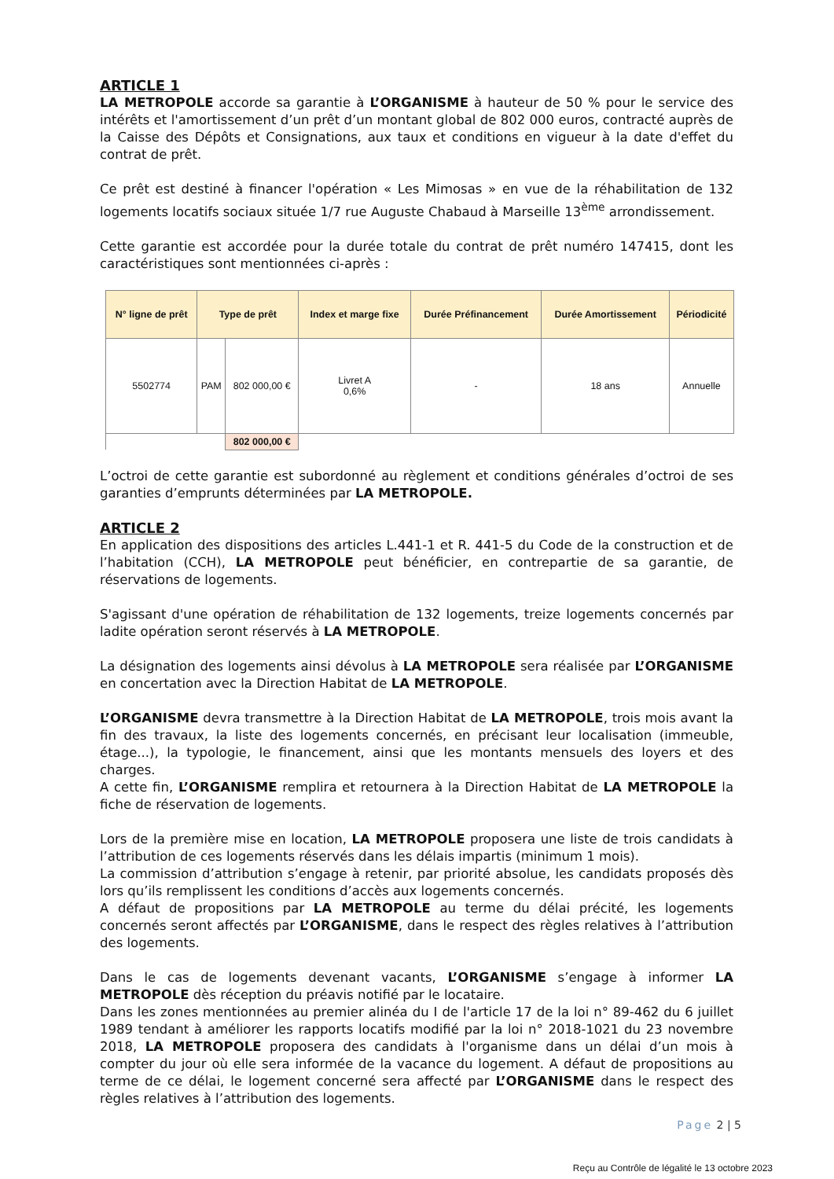ARTICLE 1
LA METROPOLE accorde sa garantie à L’ORGANISME à hauteur de 50 % pour le service des intérêts et l'amortissement d’un prêt d’un montant global de 802 000 euros, contracté auprès de la Caisse des Dépôts et Consignations, aux taux et conditions en vigueur à la date d'effet du contrat de prêt.
Ce prêt est destiné à financer l'opération « Les Mimosas » en vue de la réhabilitation de 132 logements locatifs sociaux située 1/7 rue Auguste Chabaud à Marseille 13<sup>ème</sup> arrondissement.
Cette garantie est accordée pour la durée totale du contrat de prêt numéro 147415, dont les caractéristiques sont mentionnées ci-après :
| N° ligne de prêt | Type de prêt | | Index et marge fixe | Durée Préfinancement | Durée Amortissement | Périodicité |
| --- | --- | --- | --- | --- | --- | --- |
| 5502774 | PAM | 802 000,00 € | Livret A 0,6% | - | 18 ans | Annuelle |
| | | 802 000,00 € | | | | |
L’octroi de cette garantie est subordonné au règlement et conditions générales d’octroi de ses garanties d’emprunts déterminées par LA METROPOLE.
ARTICLE 2
En application des dispositions des articles L.441-1 et R. 441-5 du Code de la construction et de l’habitation (CCH), LA METROPOLE peut bénéficier, en contrepartie de sa garantie, de réservations de logements.
S'agissant d'une opération de réhabilitation de 132 logements, treize logements concernés par ladite opération seront réservés à LA METROPOLE.
La désignation des logements ainsi dévolus à LA METROPOLE sera réalisée par L’ORGANISME en concertation avec la Direction Habitat de LA METROPOLE.
L’ORGANISME devra transmettre à la Direction Habitat de LA METROPOLE, trois mois avant la fin des travaux, la liste des logements concernés, en précisant leur localisation (immeuble, étage...), la typologie, le financement, ainsi que les montants mensuels des loyers et des charges.
A cette fin, L’ORGANISME remplira et retournera à la Direction Habitat de LA METROPOLE la fiche de réservation de logements.
Lors de la première mise en location, LA METROPOLE proposera une liste de trois candidats à l’attribution de ces logements réservés dans les délais impartis (minimum 1 mois).
La commission d’attribution s’engage à retenir, par priorité absolue, les candidats proposés dès lors qu’ils remplissent les conditions d’accès aux logements concernés.
A défaut de propositions par LA METROPOLE au terme du délai précité, les logements concernés seront affectés par L’ORGANISME, dans le respect des règles relatives à l’attribution des logements.
Dans le cas de logements devenant vacants, L’ORGANISME s’engage à informer LA METROPOLE dès réception du préavis notifié par le locataire.
Dans les zones mentionnées au premier alinéa du I de l'article 17 de la loi n° 89-462 du 6 juillet 1989 tendant à améliorer les rapports locatifs modifié par la loi n° 2018-1021 du 23 novembre 2018, LA METROPOLE proposera des candidats à l'organisme dans un délai d’un mois à compter du jour où elle sera informée de la vacance du logement. A défaut de propositions au terme de ce délai, le logement concerné sera affecté par L’ORGANISME dans le respect des règles relatives à l’attribution des logements.
Page 2 | 5
Reçu au Contrôle de légalité le 13 octobre 2023